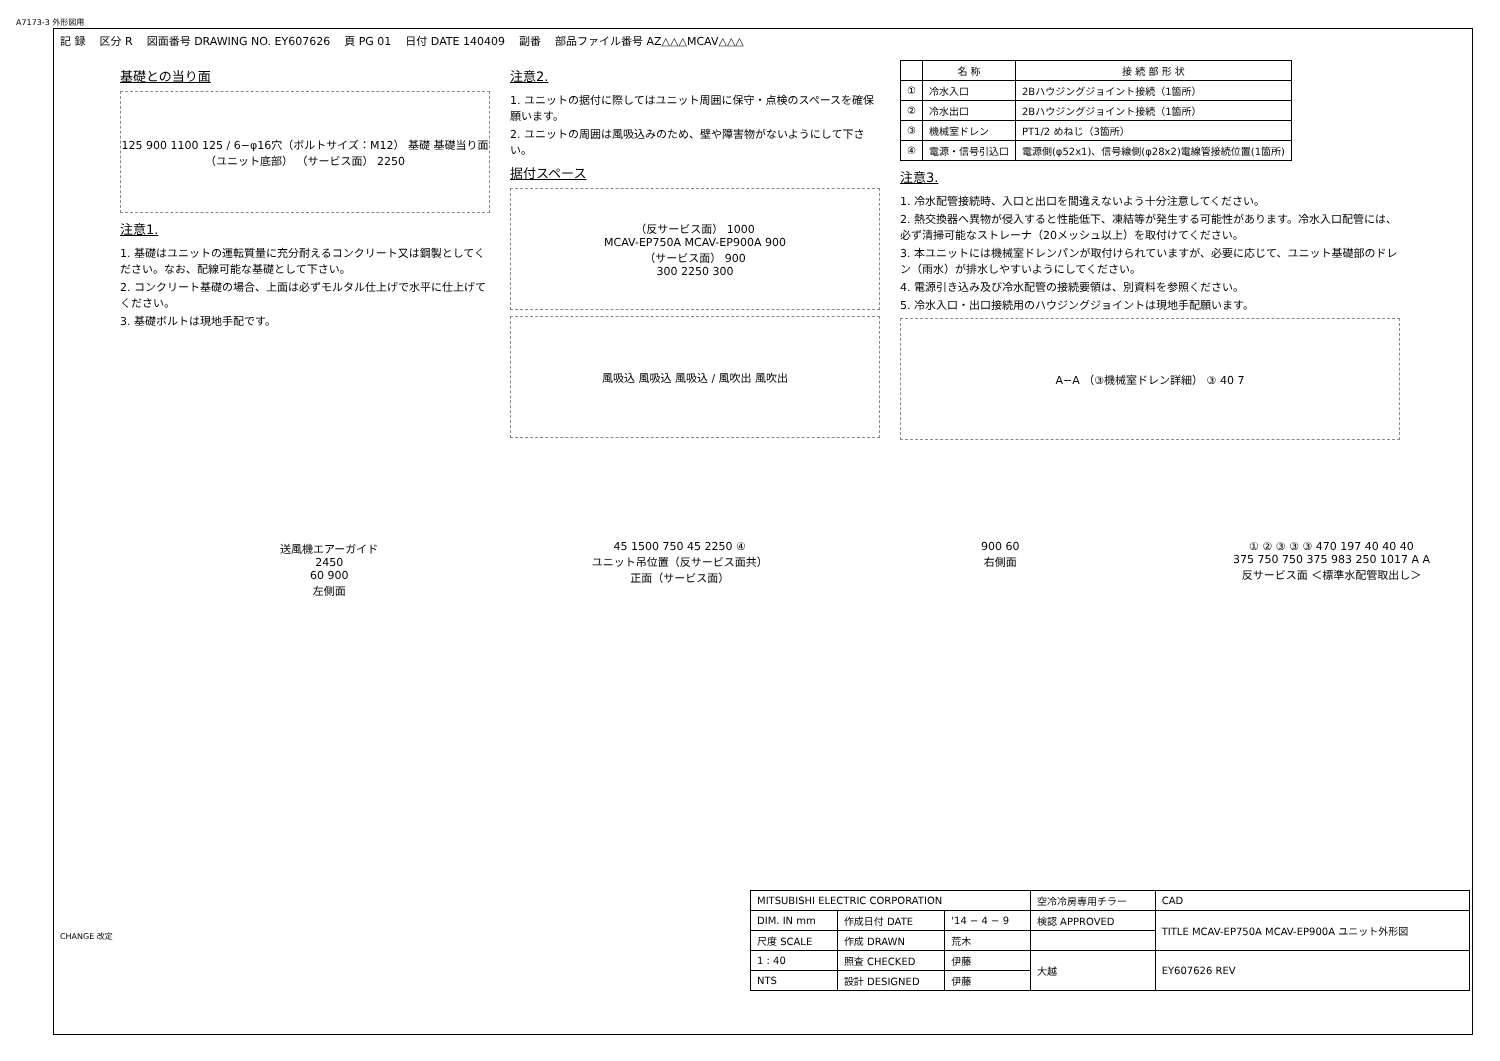A7173-3 外形図用
記 録 区分 R 図面番号 DRAWING NO. EY607626 頁 PG 01 日付 DATE 140409 副番 部品ファイル番号 AZ△△△MCAV△△△
基礎との当り面
125 900 1100 125 / 6−φ16穴（ボルトサイズ：M12） 基礎 基礎当り面（ユニット底部） （サービス面） 2250
注意1.
1. 基礎はユニットの運転質量に充分耐えるコンクリート又は鋼製としてください。なお、配線可能な基礎として下さい。
2. コンクリート基礎の場合、上面は必ずモルタル仕上げで水平に仕上げてください。
3. 基礎ボルトは現地手配です。
注意2.
1. ユニットの据付に際してはユニット周囲に保守・点検のスペースを確保願います。
2. ユニットの周囲は風吸込みのため、壁や障害物がないようにして下さい。
据付スペース
（反サービス面） 1000
MCAV-EP750A MCAV-EP900A 900
（サービス面） 900
300 2250 300
風吸込 風吸込 風吸込 / 風吹出 風吹出
| | 名 称 | 接 続 部 形 状 |
| --- | --- | --- |
| ① | 冷水入口 | 2Bハウジングジョイント接続（1箇所） |
| ② | 冷水出口 | 2Bハウジングジョイント接続（1箇所） |
| ③ | 機械室ドレン | PT1/2 めねじ（3箇所） |
| ④ | 電源・信号引込口 | 電源側(φ52x1)、信号線側(φ28x2)電線管接続位置(1箇所) |
注意3.
1. 冷水配管接続時、入口と出口を間違えないよう十分注意してください。
2. 熱交換器へ異物が侵入すると性能低下、凍結等が発生する可能性があります。冷水入口配管には、必ず清掃可能なストレーナ（20メッシュ以上）を取付けてください。
3. 本ユニットには機械室ドレンパンが取付けられていますが、必要に応じて、ユニット基礎部のドレン（雨水）が排水しやすいようにしてください。
4. 電源引き込み及び冷水配管の接続要領は、別資料を参照ください。
5. 冷水入口・出口接続用のハウジングジョイントは現地手配願います。
A−A （③機械室ドレン詳細） ③ 40 7
送風機エアーガイド
2450
60 900
左側面
45 1500 750 45 2250 ④
ユニット吊位置（反サービス面共）
正面（サービス面）
900 60
右側面
① ② ③ ③ ③ 470 197 40 40 40
375 750 750 375 983 250 1017 A A
反サービス面 ＜標準水配管取出し＞
| MITSUBISHI ELECTRIC CORPORATION | | | 空冷冷房専用チラー | CAD |
| DIM. IN mm | 作成日付 DATE | '14 − 4 − 9 | 検認 APPROVED | TITLE MCAV-EP750A MCAV-EP900A ユニット外形図 |
| 尺度 SCALE | 作成 DRAWN | 荒木 | | |
| 1 : 40 | 照査 CHECKED | 伊藤 | 大越 | EY607626 REV |
| NTS | 設計 DESIGNED | 伊藤 | | |
CHANGE 改定